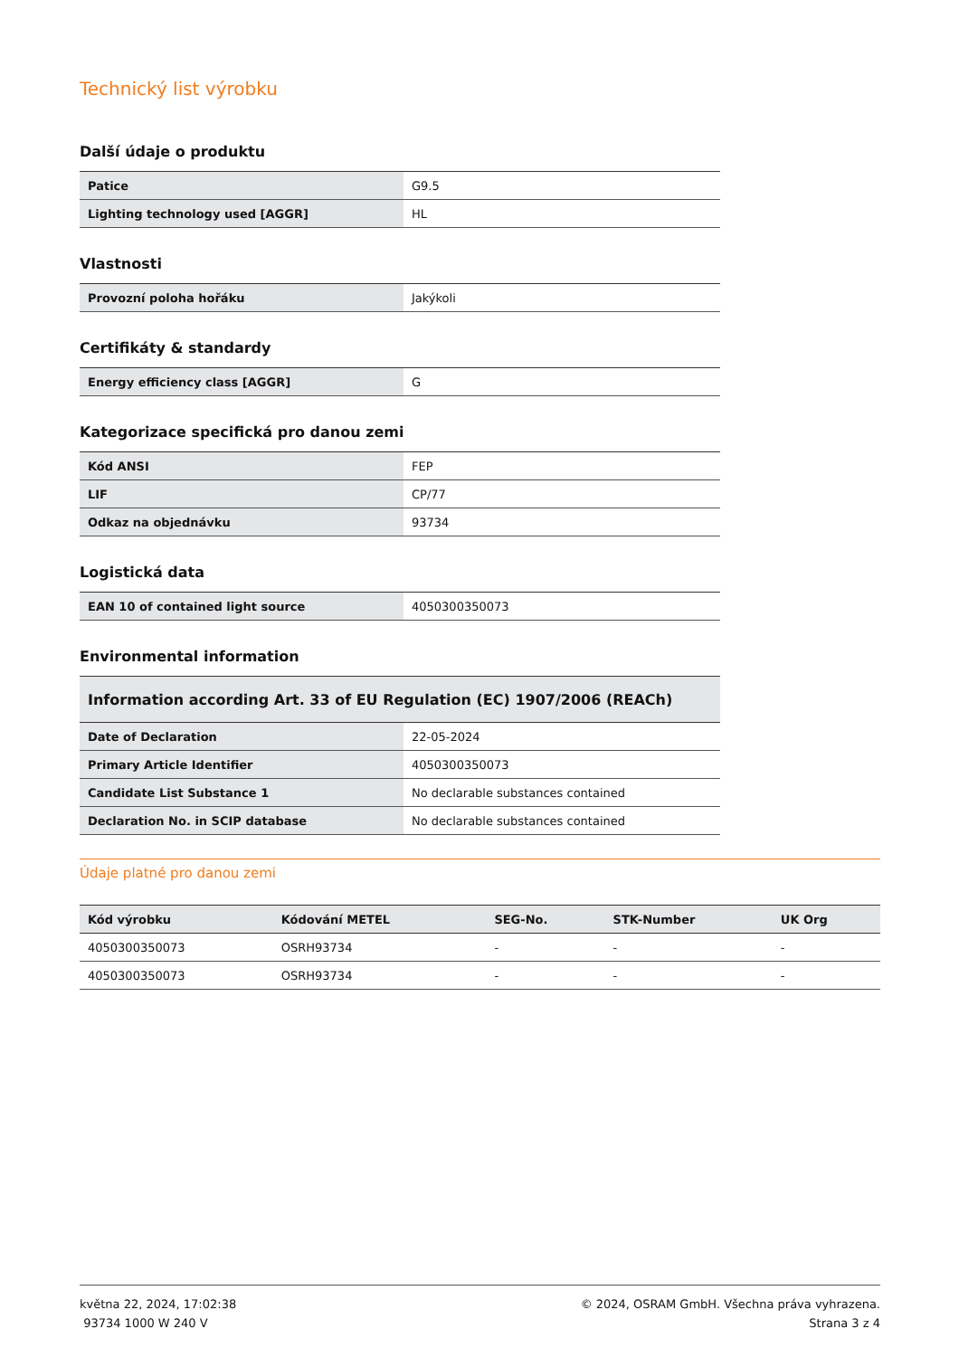Technický list výrobku
Další údaje o produktu
| Patice | G9.5 |
| Lighting technology used [AGGR] | HL |
Vlastnosti
| Provozní poloha hořáku | Jakýkoli |
Certifikáty & standardy
| Energy efficiency class [AGGR] | G |
Kategorizace specifická pro danou zemi
| Kód ANSI | FEP |
| LIF | CP/77 |
| Odkaz na objednávku | 93734 |
Logistická data
| EAN 10 of contained light source | 4050300350073 |
Environmental information
| Information according Art. 33 of EU Regulation (EC) 1907/2006 (REACh) | |
| --- | --- |
| Date of Declaration | 22-05-2024 |
| Primary Article Identifier | 4050300350073 |
| Candidate List Substance 1 | No declarable substances contained |
| Declaration No. in SCIP database | No declarable substances contained |
Údaje platné pro danou zemi
| Kód výrobku | Kódování METEL | SEG-No. | STK-Number | UK Org |
| --- | --- | --- | --- | --- |
| 4050300350073 | OSRH93734 | - | - | - |
| 4050300350073 | OSRH93734 | - | - | - |
května 22, 2024, 17:02:38
93734 1000 W 240 V
© 2024, OSRAM GmbH. Všechna práva vyhrazena.
Strana 3 z 4